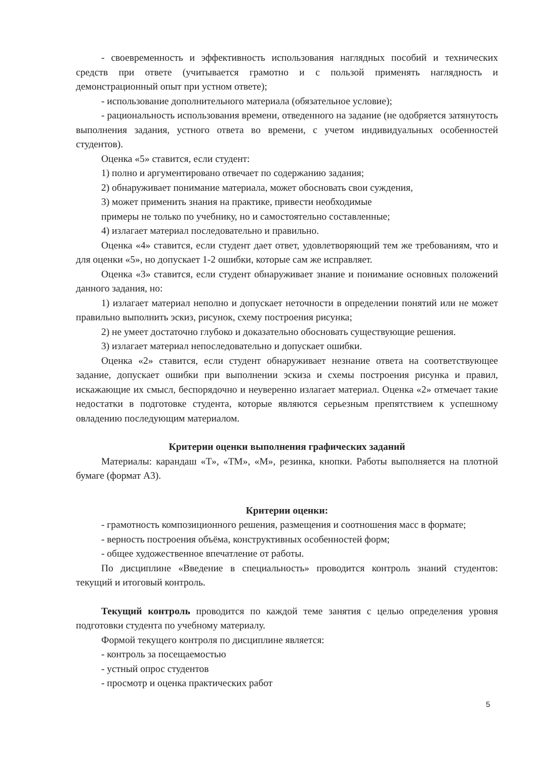- своевременность и эффективность использования наглядных пособий и технических средств при ответе (учитывается грамотно и с пользой применять наглядность и демонстрационный опыт при устном ответе);
- использование дополнительного материала (обязательное условие);
- рациональность использования времени, отведенного на задание (не одобряется затянутость выполнения задания, устного ответа во времени, с учетом индивидуальных особенностей студентов).
Оценка «5» ставится, если студент:
1) полно и аргументировано отвечает по содержанию задания;
2) обнаруживает понимание материала, может обосновать свои суждения,
3) может применить знания на практике, привести необходимые
примеры не только по учебнику, но и самостоятельно составленные;
4) излагает материал последовательно и правильно.
Оценка «4» ставится, если студент дает ответ, удовлетворяющий тем же требованиям, что и для оценки «5», но допускает 1-2 ошибки, которые сам же исправляет.
Оценка «3» ставится, если студент обнаруживает знание и понимание основных положений данного задания, но:
1) излагает материал неполно и допускает неточности в определении понятий или не может правильно выполнить эскиз, рисунок, схему построения рисунка;
2) не умеет достаточно глубоко и доказательно обосновать существующие решения.
3) излагает материал непоследовательно и допускает ошибки.
Оценка «2» ставится, если студент обнаруживает незнание ответа на соответствующее задание, допускает ошибки при выполнении эскиза и схемы построения рисунка и правил, искажающие их смысл, беспорядочно и неуверенно излагает материал. Оценка «2» отмечает такие недостатки в подготовке студента, которые являются серьезным препятствием к успешному овладению последующим материалом.
Критерии оценки выполнения графических заданий
Материалы: карандаш «Т», «ТМ», «М», резинка, кнопки. Работы выполняется на плотной бумаге (формат А3).
Критерии оценки:
- грамотность композиционного решения, размещения и соотношения масс в формате;
- верность построения объёма, конструктивных особенностей форм;
- общее художественное впечатление от работы.
По дисциплине «Введение в специальность» проводится контроль знаний студентов: текущий и итоговый контроль.
Текущий контроль проводится по каждой теме занятия с целью определения уровня подготовки студента по учебному материалу.
Формой текущего контроля по дисциплине является:
- контроль за посещаемостью
- устный опрос студентов
- просмотр и оценка практических работ
5